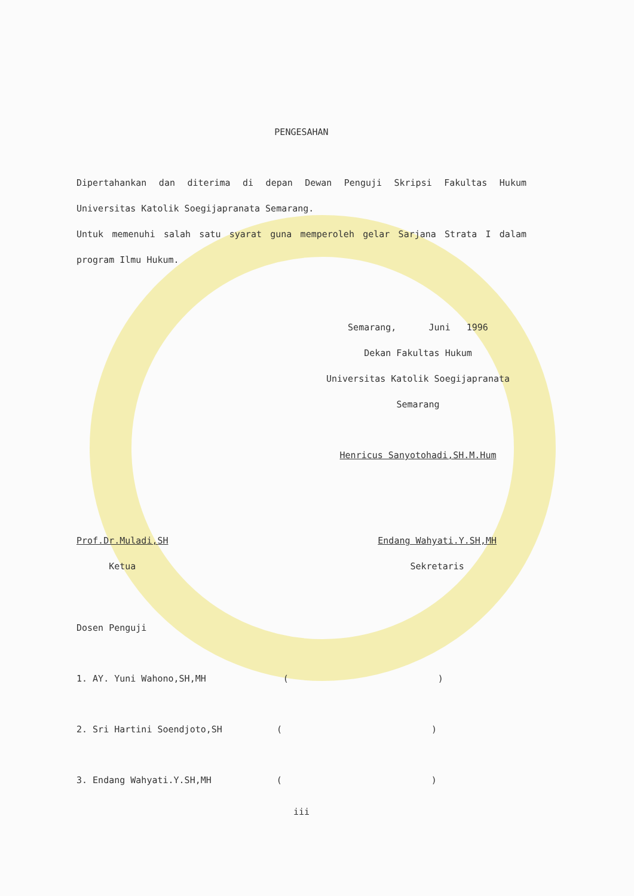PENGESAHAN
Dipertahankan dan diterima di depan Dewan Penguji Skripsi Fakultas Hukum Universitas Katolik Soegijapranata Semarang.
Untuk memenuhi salah satu syarat guna memperoleh gelar Sarjana Strata I dalam program Ilmu Hukum.
Semarang, Juni 1996
Dekan Fakultas Hukum
Universitas Katolik Soegijapranata
Semarang
Henricus Sanyotohadi,SH.M.Hum
Prof.Dr.Muladi,SH
Ketua
Endang Wahyati.Y.SH,MH
Sekretaris
Dosen Penguji
1. AY. Yuni Wahono,SH,MH ()
2. Sri Hartini Soendjoto,SH ()
3. Endang Wahyati.Y.SH,MH ()
iii